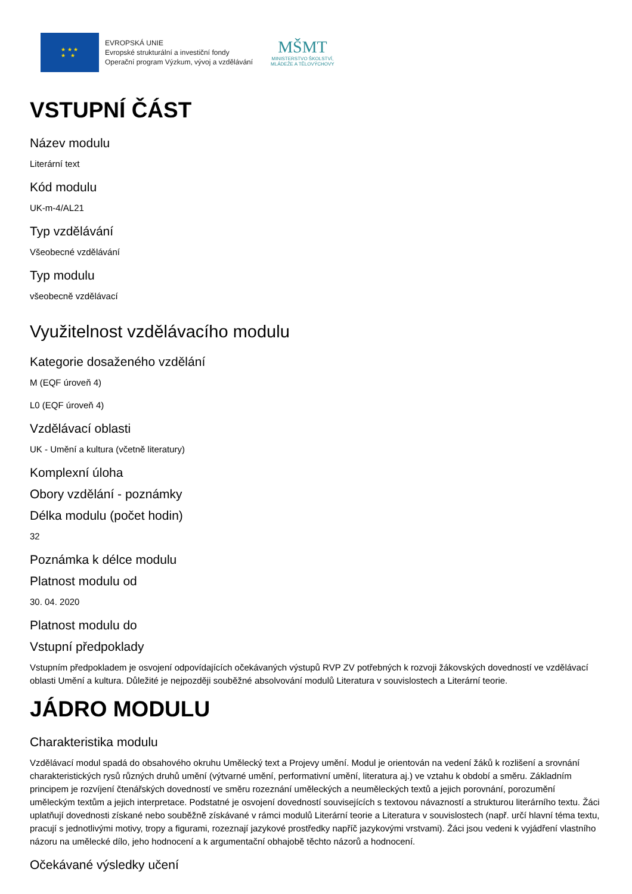★ ★ ★
★ ★
EVROPSKÁ UNIE
Evropské strukturální a investiční fondy
Operační program Výzkum, vývoj a vzdělávání
MŠMT
MINISTERSTVO ŠKOLSTVÍ,
MLÁDEŽE A TĚLOVÝCHOVY
VSTUPNÍ ČÁST
Název modulu
Literární text
Kód modulu
UK-m-4/AL21
Typ vzdělávání
Všeobecné vzdělávání
Typ modulu
všeobecně vzdělávací
Využitelnost vzdělávacího modulu
Kategorie dosaženého vzdělání
M (EQF úroveň 4)
L0 (EQF úroveň 4)
Vzdělávací oblasti
UK - Umění a kultura (včetně literatury)
Komplexní úloha
Obory vzdělání - poznámky
Délka modulu (počet hodin)
32
Poznámka k délce modulu
Platnost modulu od
30. 04. 2020
Platnost modulu do
Vstupní předpoklady
Vstupním předpokladem je osvojení odpovídajících očekávaných výstupů RVP ZV potřebných k rozvoji žákovských dovedností ve vzdělávací oblasti Umění a kultura. Důležité je nejpozději souběžné absolvování modulů Literatura v souvislostech a Literární teorie.
JÁDRO MODULU
Charakteristika modulu
Vzdělávací modul spadá do obsahového okruhu Umělecký text a Projevy umění. Modul je orientován na vedení žáků k rozlišení a srovnání charakteristických rysů různých druhů umění (výtvarné umění, performativní umění, literatura aj.) ve vztahu k období a směru. Základním principem je rozvíjení čtenářských dovedností ve směru rozeznání uměleckých a neuměleckých textů a jejich porovnání, porozumění uměleckým textům a jejich interpretace. Podstatné je osvojení dovedností souvisejících s textovou návazností a strukturou literárního textu. Žáci uplatňují dovednosti získané nebo souběžně získávané v rámci modulů Literární teorie a Literatura v souvislostech (např. určí hlavní téma textu, pracují s jednotlivými motivy, tropy a figurami, rozeznají jazykové prostředky napříč jazykovými vrstvami). Žáci jsou vedeni k vyjádření vlastního názoru na umělecké dílo, jeho hodnocení a k argumentační obhajobě těchto názorů a hodnocení.
Očekávané výsledky učení